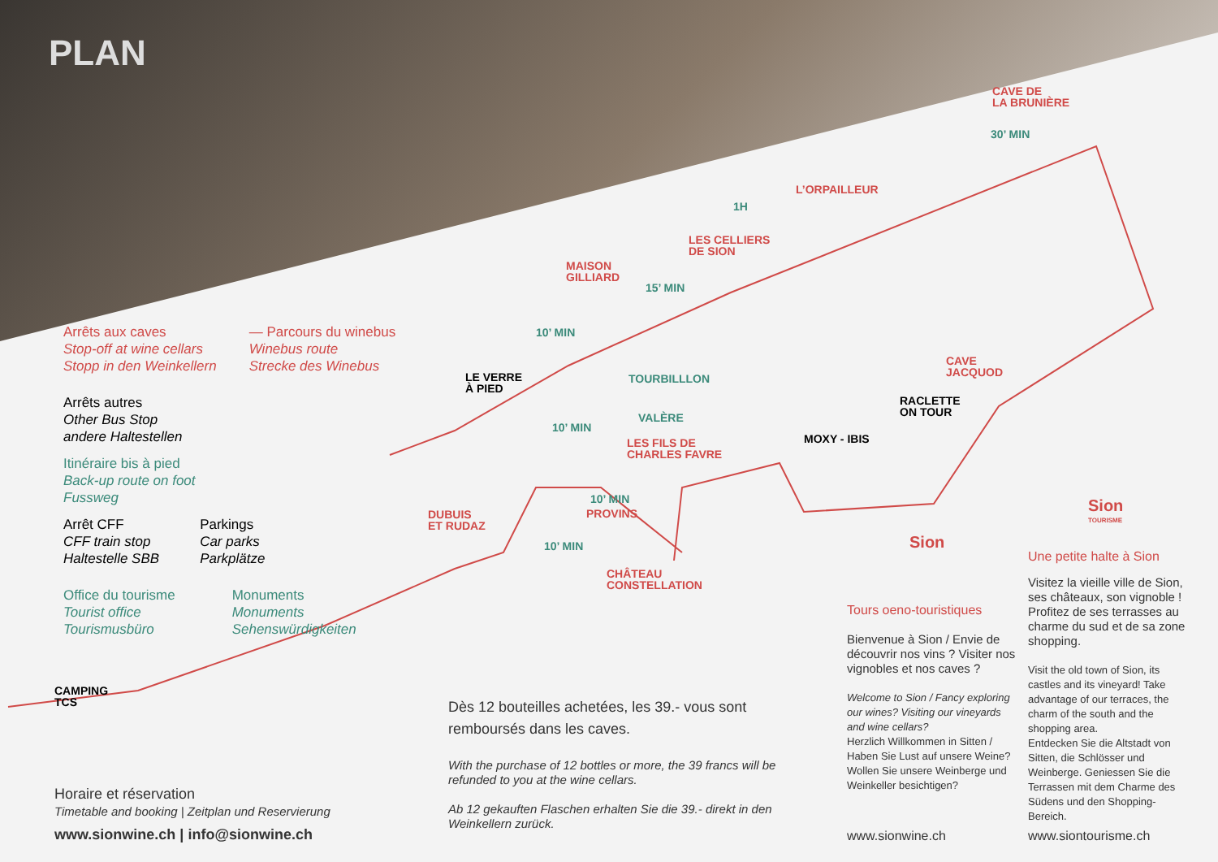PLAN
Arrêts aux caves
Stop-off at wine cellars
Stopp in den Weinkellern
— Parcours du winebus
Winebus route
Strecke des Winebus
Arrêts autres
Other Bus Stop
andere Haltestellen
Itinéraire bis à pied
Back-up route on foot
Fussweg
Arrêt CFF
CFF train stop
Haltestelle SBB
Parkings
Car parks
Parkplätze
Office du tourisme
Tourist office
Tourismusbüro
Monuments
Monuments
Sehenswürdigkeiten
CAVE DE
LA BRUNIÈRE
30’ MIN
L’ORPAILLEUR
1H
LES CELLIERS
DE SION
MAISON
GILLIARD
15’ MIN
10’ MIN
LE VERRE
À PIED
TOURBILLLON
CAVE
JACQUOD
RACLETTE
ON TOUR
VALÈRE
10’ MIN
LES FILS DE
CHARLES FAVRE
MOXY - IBIS
10’ MIN
PROVINS
DUBUIS
ET RUDAZ
10’ MIN
CHÂTEAU
CONSTELLATION
CAMPING
TCS
Sion
Sion
TOURISME
Horaire et réservation
Timetable and booking | Zeitplan und Reservierung
www.sionwine.ch | info@sionwine.ch
Dès 12 bouteilles achetées, les 39.- vous sont remboursés dans les caves.
With the purchase of 12 bottles or more, the 39 francs will be refunded to you at the wine cellars.
Ab 12 gekauften Flaschen erhalten Sie die 39.- direkt in den Weinkellern zurück.
Tours oeno-touristiques
Bienvenue à Sion / Envie de découvrir nos vins ? Visiter nos vignobles et nos caves ?
Welcome to Sion / Fancy exploring our wines? Visiting our vineyards and wine cellars?
Herzlich Willkommen in Sitten / Haben Sie Lust auf unsere Weine? Wollen Sie unsere Weinberge und Weinkeller besichtigen?
www.sionwine.ch
Une petite halte à Sion
Visitez la vieille ville de Sion, ses châteaux, son vignoble ! Profitez de ses terrasses au charme du sud et de sa zone shopping.
Visit the old town of Sion, its castles and its vineyard! Take advantage of our terraces, the charm of the south and the shopping area.
Entdecken Sie die Altstadt von Sitten, die Schlösser und Weinberge. Geniessen Sie die Terrassen mit dem Charme des Südens und den Shopping-Bereich.
www.siontourisme.ch